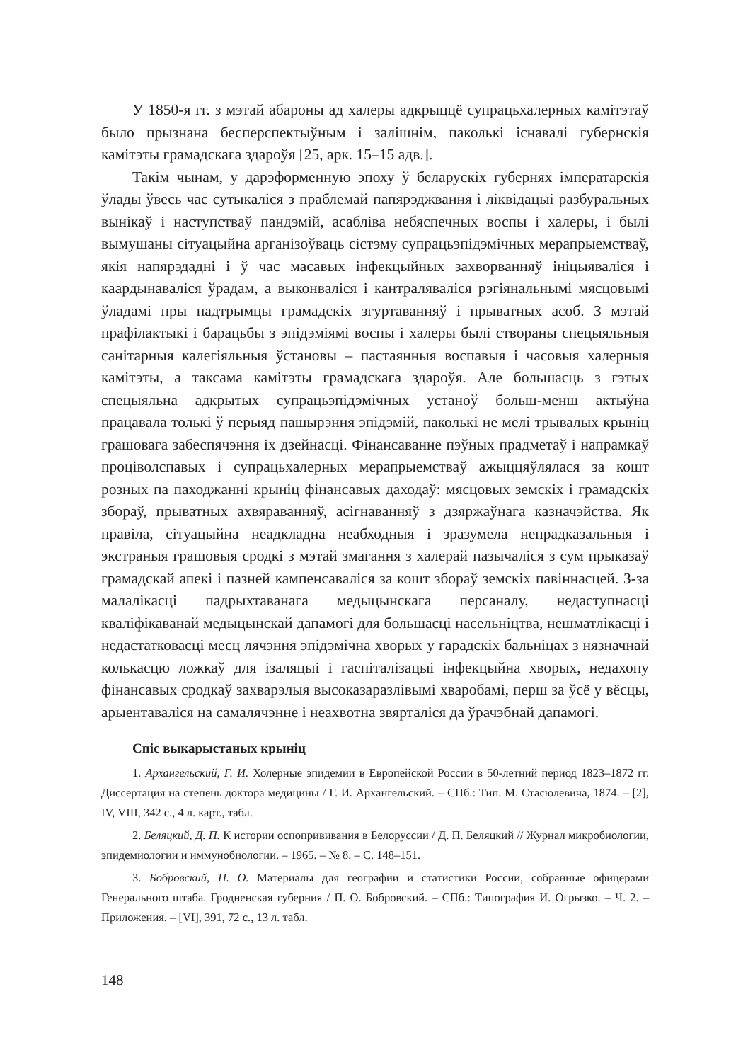У 1850-я гг. з мэтай абароны ад халеры адкрыццё супрацьхалерных камітэтаў было прызнана бесперспектыўным і залішнім, паколькі існавалі губернскія камітэты грамадскага здароўя [25, арк. 15–15 адв.].
Такім чынам, у дарэформенную эпоху ў беларускіх губернях імператарскія ўлады ўвесь час сутыкаліся з праблемай папярэджвання і ліквідацыі разбуральных вынікаў і наступстваў пандэмій, асабліва небяспечных воспы і халеры, і былі вымушаны сітуацыйна арганізоўваць сістэму супрацьэпідэмічных мерапрыемстваў, якія напярэдадні і ў час масавых інфекцыйных захворванняў ініцыяваліся і каардынаваліся ўрадам, а выконваліся і кантраляваліся рэгіянальнымі мясцовымі ўладамі пры падтрымцы грамадскіх згуртаванняў і прыватных асоб. З мэтай прафілактыкі і барацьбы з эпідэміямі воспы і халеры былі створаны спецыяльныя санітарныя калегіяльныя ўстановы – пастаянныя воспавыя і часовыя халерныя камітэты, а таксама камітэты грамадскага здароўя. Але большасць з гэтых спецыяльна адкрытых супрацьэпідэмічных устаноў больш-менш актыўна працавала толькі ў перыяд пашырэння эпідэмій, паколькі не мелі трывалых крыніц грашовага забеспячэння іх дзейнасці. Фінансаванне пэўных прадметаў і напрамкаў проціволспавых і супрацьхалерных мерапрыемстваў ажыццяўлялася за кошт розных па паходжанні крыніц фінансавых даходаў: мясцовых земскіх і грамадскіх збораў, прыватных ахвяраванняў, асігнаванняў з дзяржаўнага казначэйства. Як правіла, сітуацыйна неадкладна неабходныя і зразумела непрадказальныя і экстраныя грашовыя сродкі з мэтай змагання з халерай пазычаліся з сум прыказаў грамадскай апекі і пазней кампенсаваліся за кошт збораў земскіх павіннасцей. З-за малалікасці падрыхтаванага медыцынскага персаналу, недаступнасці кваліфікаванай медыцынскай дапамогі для большасці насельніцтва, нешматлікасці і недастатковасці месц лячэння эпідэмічна хворых у гарадскіх бальніцах з нязначнай колькасцю ложкаў для ізаляцыі і гаспіталізацыі інфекцыйна хворых, недахопу фінансавых сродкаў захварэлыя высоказаразлівымі хваробамі, перш за ўсё у вёсцы, арыентаваліся на самалячэнне і неахвотна звярталіся да ўрачэбнай дапамогі.
Спіс выкарыстаных крыніц
1. Архангельский, Г. И. Холерные эпидемии в Европейской России в 50-летний период 1823–1872 гг. Диссертация на степень доктора медицины / Г. И. Архангельский. – СПб.: Тип. М. Стасюлевича, 1874. – [2], IV, VIII, 342 с., 4 л. карт., табл.
2. Беляцкий, Д. П. К истории оспопрививания в Белоруссии / Д. П. Беляцкий // Журнал микробиологии, эпидемиологии и иммунобиологии. – 1965. – № 8. – С. 148–151.
3. Бобровский, П. О. Материалы для географии и статистики России, собранные офицерами Генерального штаба. Гродненская губерния / П. О. Бобровский. – СПб.: Типография И. Огрызко. – Ч. 2. – Приложения. – [VI], 391, 72 с., 13 л. табл.
148